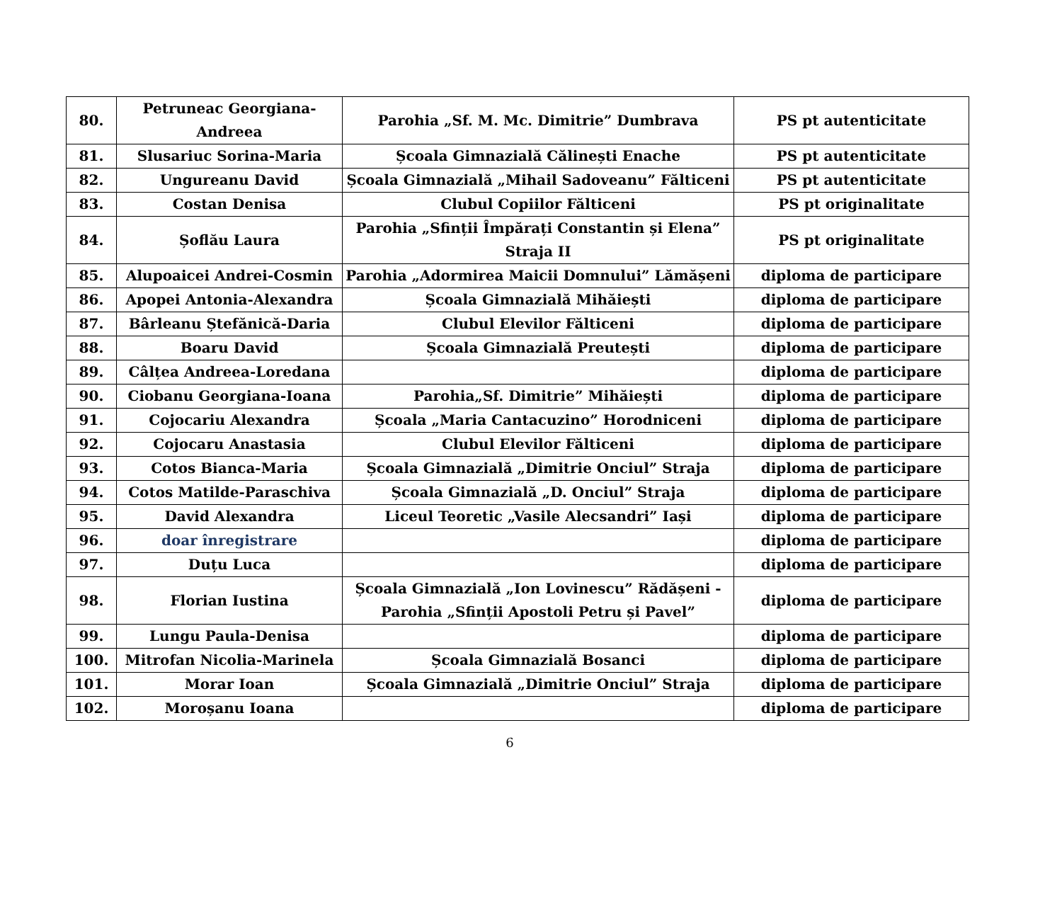| 80. | Petruneac Georgiana-Andreea | Parohia „Sf. M. Mc. Dimitrie” Dumbrava | PS pt autenticitate |
| 81. | Slusariuc Sorina-Maria | Școala Gimnazială Călinești Enache | PS pt autenticitate |
| 82. | Ungureanu David | Școala Gimnazială „Mihail Sadoveanu” Fălticeni | PS pt autenticitate |
| 83. | Costan Denisa | Clubul Copiilor Fălticeni | PS pt originalitate |
| 84. | Șoflău Laura | Parohia „Sfinții Împărați Constantin și Elena” Straja II | PS pt originalitate |
| 85. | Alupoaicei Andrei-Cosmin | Parohia „Adormirea Maicii Domnului” Lămășeni | diploma de participare |
| 86. | Apopei Antonia-Alexandra | Școala Gimnazială Mihăiești | diploma de participare |
| 87. | Bârleanu Ștefănică-Daria | Clubul Elevilor Fălticeni | diploma de participare |
| 88. | Boaru David | Școala Gimnazială Preutești | diploma de participare |
| 89. | Câlțea Andreea-Loredana | | diploma de participare |
| 90. | Ciobanu Georgiana-Ioana | Parohia„Sf. Dimitrie” Mihăiești | diploma de participare |
| 91. | Cojocariu Alexandra | Școala „Maria Cantacuzino” Horodniceni | diploma de participare |
| 92. | Cojocaru Anastasia | Clubul Elevilor Fălticeni | diploma de participare |
| 93. | Cotos Bianca-Maria | Școala Gimnazială „Dimitrie Onciul” Straja | diploma de participare |
| 94. | Cotos Matilde-Paraschiva | Școala Gimnazială „D. Onciul” Straja | diploma de participare |
| 95. | David Alexandra | Liceul Teoretic „Vasile Alecsandri” Iași | diploma de participare |
| 96. | doar înregistrare | | diploma de participare |
| 97. | Duțu Luca | | diploma de participare |
| 98. | Florian Iustina | Școala Gimnazială „Ion Lovinescu” Rădășeni - Parohia „Sfinții Apostoli Petru și Pavel” | diploma de participare |
| 99. | Lungu Paula-Denisa | | diploma de participare |
| 100. | Mitrofan Nicolia-Marinela | Școala Gimnazială Bosanci | diploma de participare |
| 101. | Morar Ioan | Școala Gimnazială „Dimitrie Onciul” Straja | diploma de participare |
| 102. | Moroșanu Ioana | | diploma de participare |
6